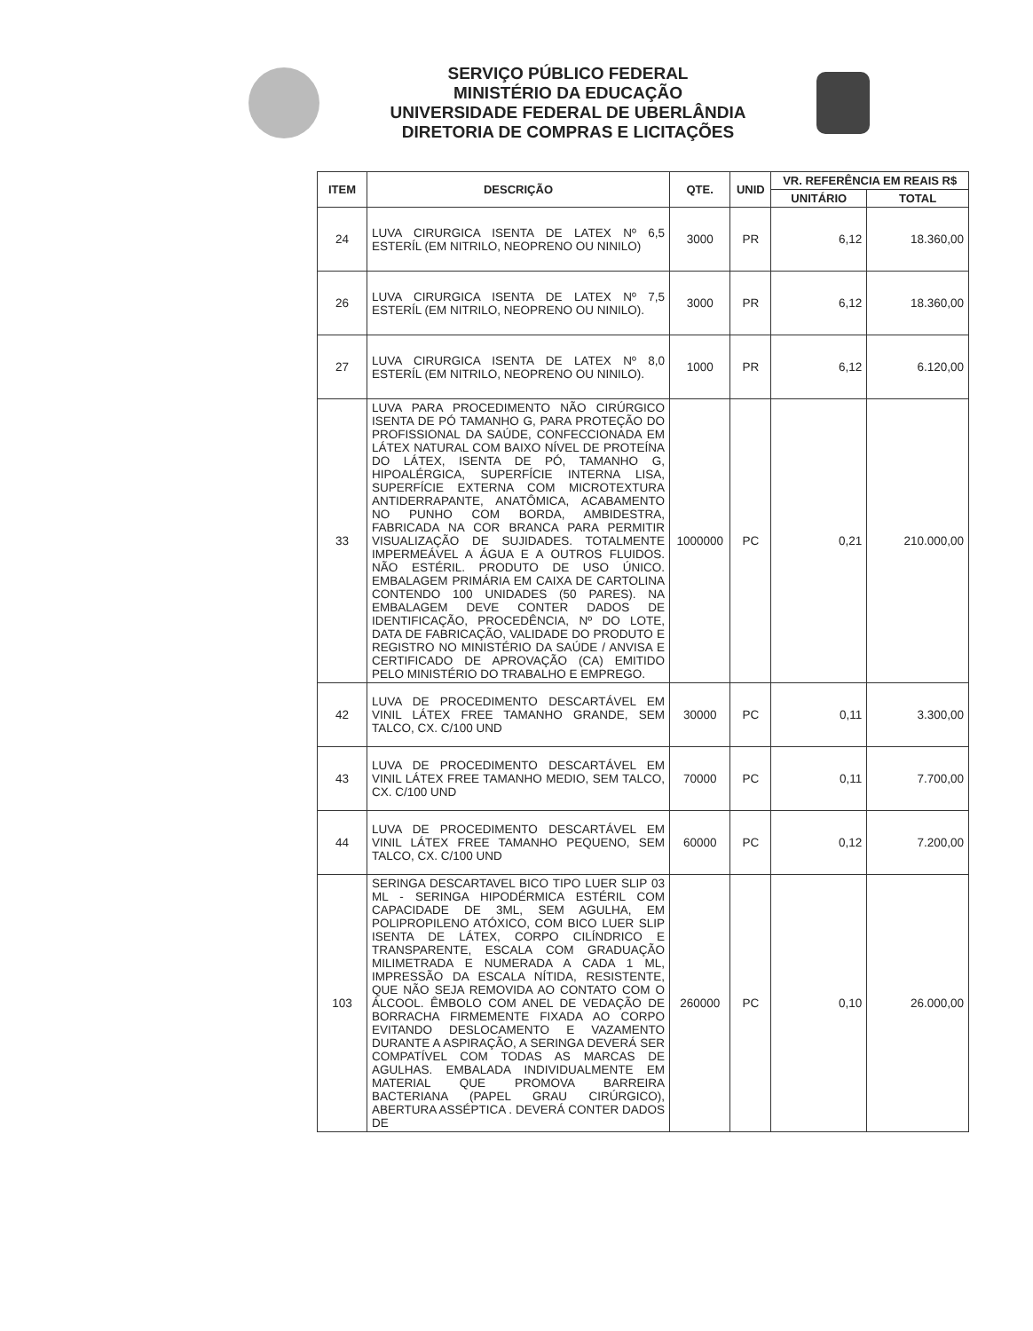SERVIÇO PÚBLICO FEDERAL
MINISTÉRIO DA EDUCAÇÃO
UNIVERSIDADE FEDERAL DE UBERLÂNDIA
DIRETORIA DE COMPRAS E LICITAÇÕES
| ITEM | DESCRIÇÃO | QTE. | UNID | VR. REFERÊNCIA EM REAIS R$ | |
| --- | --- | --- | --- | --- | --- |
| | | | | UNITÁRIO | TOTAL |
| 24 | LUVA CIRURGICA ISENTA DE LATEX Nº 6,5 ESTERÍL (EM NITRILO, NEOPRENO OU NINILO) | 3000 | PR | 6,12 | 18.360,00 |
| 26 | LUVA CIRURGICA ISENTA DE LATEX Nº 7,5 ESTERÍL (EM NITRILO, NEOPRENO OU NINILO). | 3000 | PR | 6,12 | 18.360,00 |
| 27 | LUVA CIRURGICA ISENTA DE LATEX Nº 8,0 ESTERÍL (EM NITRILO, NEOPRENO OU NINILO). | 1000 | PR | 6,12 | 6.120,00 |
| 33 | LUVA PARA PROCEDIMENTO NÃO CIRÚRGICO ISENTA DE PÓ TAMANHO G, PARA PROTEÇÃO DO PROFISSIONAL DA SAÚDE, CONFECCIONADA EM LÁTEX NATURAL COM BAIXO NÍVEL DE PROTEÍNA DO LÁTEX, ISENTA DE PÓ, TAMANHO G, HIPOALÉRGICA, SUPERFÍCIE INTERNA LISA, SUPERFÍCIE EXTERNA COM MICROTEXTURA ANTIDERRAPANTE, ANATÔMICA, ACABAMENTO NO PUNHO COM BORDA, AMBIDESTRA, FABRICADA NA COR BRANCA PARA PERMITIR VISUALIZAÇÃO DE SUJIDADES. TOTALMENTE IMPERMEÁVEL A ÁGUA E A OUTROS FLUIDOS. NÃO ESTÉRIL. PRODUTO DE USO ÚNICO. EMBALAGEM PRIMÁRIA EM CAIXA DE CARTOLINA CONTENDO 100 UNIDADES (50 PARES). NA EMBALAGEM DEVE CONTER DADOS DE IDENTIFICAÇÃO, PROCEDÊNCIA, Nº DO LOTE, DATA DE FABRICAÇÃO, VALIDADE DO PRODUTO E REGISTRO NO MINISTÉRIO DA SAÚDE / ANVISA E CERTIFICADO DE APROVAÇÃO (CA) EMITIDO PELO MINISTÉRIO DO TRABALHO E EMPREGO. | 1000000 | PC | 0,21 | 210.000,00 |
| 42 | LUVA DE PROCEDIMENTO DESCARTÁVEL EM VINIL LÁTEX FREE TAMANHO GRANDE, SEM TALCO, CX. C/100 UND | 30000 | PC | 0,11 | 3.300,00 |
| 43 | LUVA DE PROCEDIMENTO DESCARTÁVEL EM VINIL LÁTEX FREE TAMANHO MEDIO, SEM TALCO, CX. C/100 UND | 70000 | PC | 0,11 | 7.700,00 |
| 44 | LUVA DE PROCEDIMENTO DESCARTÁVEL EM VINIL LÁTEX FREE TAMANHO PEQUENO, SEM TALCO, CX. C/100 UND | 60000 | PC | 0,12 | 7.200,00 |
| 103 | SERINGA DESCARTAVEL BICO TIPO LUER SLIP 03 ML - SERINGA HIPODÉRMICA ESTÉRIL COM CAPACIDADE DE 3ML, SEM AGULHA, EM POLIPROPILENO ATÓXICO, COM BICO LUER SLIP ISENTA DE LÁTEX, CORPO CILÍNDRICO E TRANSPARENTE, ESCALA COM GRADUAÇÃO MILIMETRADA E NUMERADA A CADA 1 ML, IMPRESSÃO DA ESCALA NÍTIDA, RESISTENTE, QUE NÃO SEJA REMOVIDA AO CONTATO COM O ÁLCOOL. ÊMBOLO COM ANEL DE VEDAÇÃO DE BORRACHA FIRMEMENTE FIXADA AO CORPO EVITANDO DESLOCAMENTO E VAZAMENTO DURANTE A ASPIRAÇÃO, A SERINGA DEVERÁ SER COMPATÍVEL COM TODAS AS MARCAS DE AGULHAS. EMBALADA INDIVIDUALMENTE EM MATERIAL QUE PROMOVA BARREIRA BACTERIANA (PAPEL GRAU CIRÚRGICO), ABERTURA ASSÉPTICA . DEVERÁ CONTER DADOS DE | 260000 | PC | 0,10 | 26.000,00 |